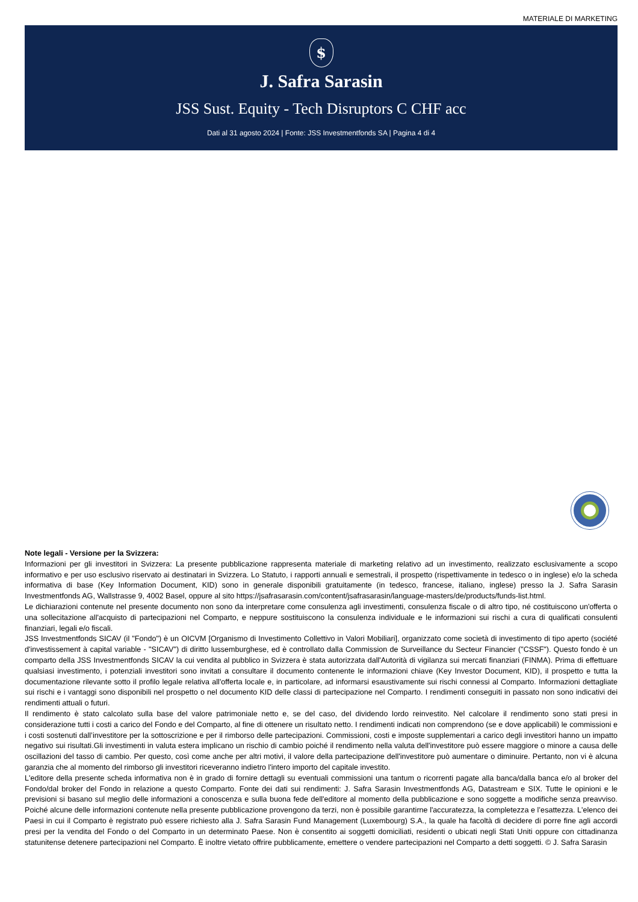MATERIALE DI MARKETING
$
J. Safra Sarasin
JSS Sust. Equity - Tech Disruptors C CHF acc
Dati al 31 agosto 2024 | Fonte: JSS Investmentfonds SA | Pagina 4 di 4
Note legali - Versione per la Svizzera:
Informazioni per gli investitori in Svizzera: La presente pubblicazione rappresenta materiale di marketing relativo ad un investimento, realizzato esclusivamente a scopo informativo e per uso esclusivo riservato ai destinatari in Svizzera. Lo Statuto, i rapporti annuali e semestrali, il prospetto (rispettivamente in tedesco o in inglese) e/o la scheda informativa di base (Key Information Document, KID) sono in generale disponibili gratuitamente (in tedesco, francese, italiano, inglese) presso la J. Safra Sarasin Investmentfonds AG, Wallstrasse 9, 4002 Basel, oppure al sito https://jsafrasarasin.com/content/jsafrasarasin/language-masters/de/products/funds-list.html.
Le dichiarazioni contenute nel presente documento non sono da interpretare come consulenza agli investimenti, consulenza fiscale o di altro tipo, né costituiscono un'offerta o una sollecitazione all'acquisto di partecipazioni nel Comparto, e neppure sostituiscono la consulenza individuale e le informazioni sui rischi a cura di qualificati consulenti finanziari, legali e/o fiscali.
JSS Investmentfonds SICAV (il "Fondo") è un OICVM [Organismo di Investimento Collettivo in Valori Mobiliari], organizzato come società di investimento di tipo aperto (société d'investissement à capital variable - "SICAV") di diritto lussemburghese, ed è controllato dalla Commission de Surveillance du Secteur Financier ("CSSF"). Questo fondo è un comparto della JSS Investmentfonds SICAV la cui vendita al pubblico in Svizzera è stata autorizzata dall'Autorità di vigilanza sui mercati finanziari (FINMA). Prima di effettuare qualsiasi investimento, i potenziali investitori sono invitati a consultare il documento contenente le informazioni chiave (Key Investor Document, KID), il prospetto e tutta la documentazione rilevante sotto il profilo legale relativa all'offerta locale e, in particolare, ad informarsi esaustivamente sui rischi connessi al Comparto. Informazioni dettagliate sui rischi e i vantaggi sono disponibili nel prospetto o nel documento KID delle classi di partecipazione nel Comparto. I rendimenti conseguiti in passato non sono indicativi dei rendimenti attuali o futuri.
Il rendimento è stato calcolato sulla base del valore patrimoniale netto e, se del caso, del dividendo lordo reinvestito. Nel calcolare il rendimento sono stati presi in considerazione tutti i costi a carico del Fondo e del Comparto, al fine di ottenere un risultato netto. I rendimenti indicati non comprendono (se e dove applicabili) le commissioni e i costi sostenuti dall’investitore per la sottoscrizione e per il rimborso delle partecipazioni. Commissioni, costi e imposte supplementari a carico degli investitori hanno un impatto negativo sui risultati.Gli investimenti in valuta estera implicano un rischio di cambio poiché il rendimento nella valuta dell'investitore può essere maggiore o minore a causa delle oscillazioni del tasso di cambio. Per questo, così come anche per altri motivi, il valore della partecipazione dell'investitore può aumentare o diminuire. Pertanto, non vi è alcuna garanzia che al momento del rimborso gli investitori riceveranno indietro l'intero importo del capitale investito.
L'editore della presente scheda informativa non è in grado di fornire dettagli su eventuali commissioni una tantum o ricorrenti pagate alla banca/dalla banca e/o al broker del Fondo/dal broker del Fondo in relazione a questo Comparto. Fonte dei dati sui rendimenti: J. Safra Sarasin Investmentfonds AG, Datastream e SIX. Tutte le opinioni e le previsioni si basano sul meglio delle informazioni a conoscenza e sulla buona fede dell'editore al momento della pubblicazione e sono soggette a modifiche senza preavviso. Poiché alcune delle informazioni contenute nella presente pubblicazione provengono da terzi, non è possibile garantirne l'accuratezza, la completezza e l’esattezza. L'elenco dei Paesi in cui il Comparto è registrato può essere richiesto alla J. Safra Sarasin Fund Management (Luxembourg) S.A., la quale ha facoltà di decidere di porre fine agli accordi presi per la vendita del Fondo o del Comparto in un determinato Paese. Non è consentito ai soggetti domiciliati, residenti o ubicati negli Stati Uniti oppure con cittadinanza statunitense detenere partecipazioni nel Comparto. È inoltre vietato offrire pubblicamente, emettere o vendere partecipazioni nel Comparto a detti soggetti. © J. Safra Sarasin